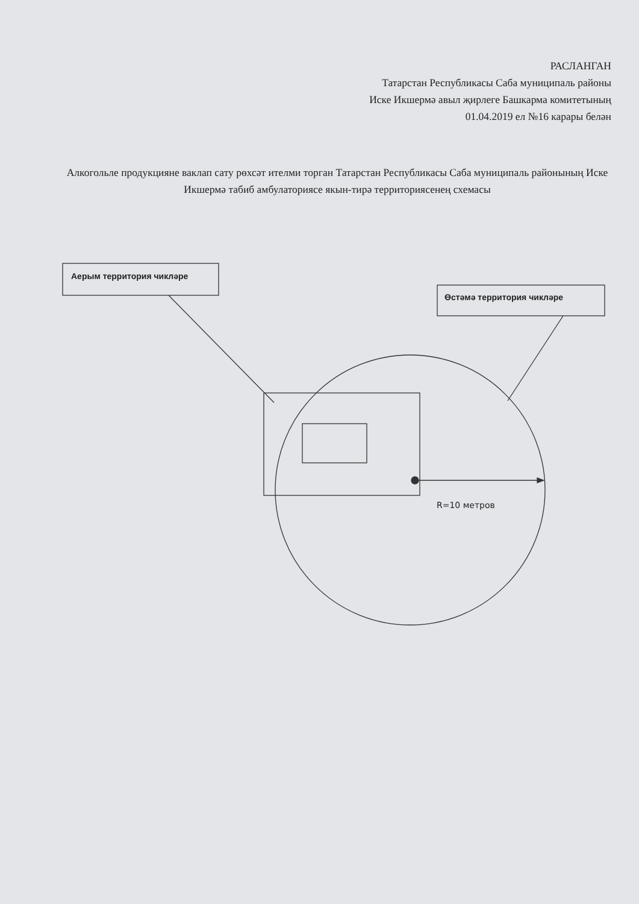РАСЛАНГАН
Татарстан Республикасы Саба муниципаль районы
Иске Икшермә авыл җирлеге Башкарма комитетының
01.04.2019 ел №16 карары белән
Алкогольле продукцияне ваклап сату рөхсәт ителми торган Татарстан Республикасы Саба муниципаль районының Иске Икшермә табиб амбулаториясе якын-тирә территориясенең схемасы
Аерым территория чикләре
Өстәмә территория чикләре
R=10 метров